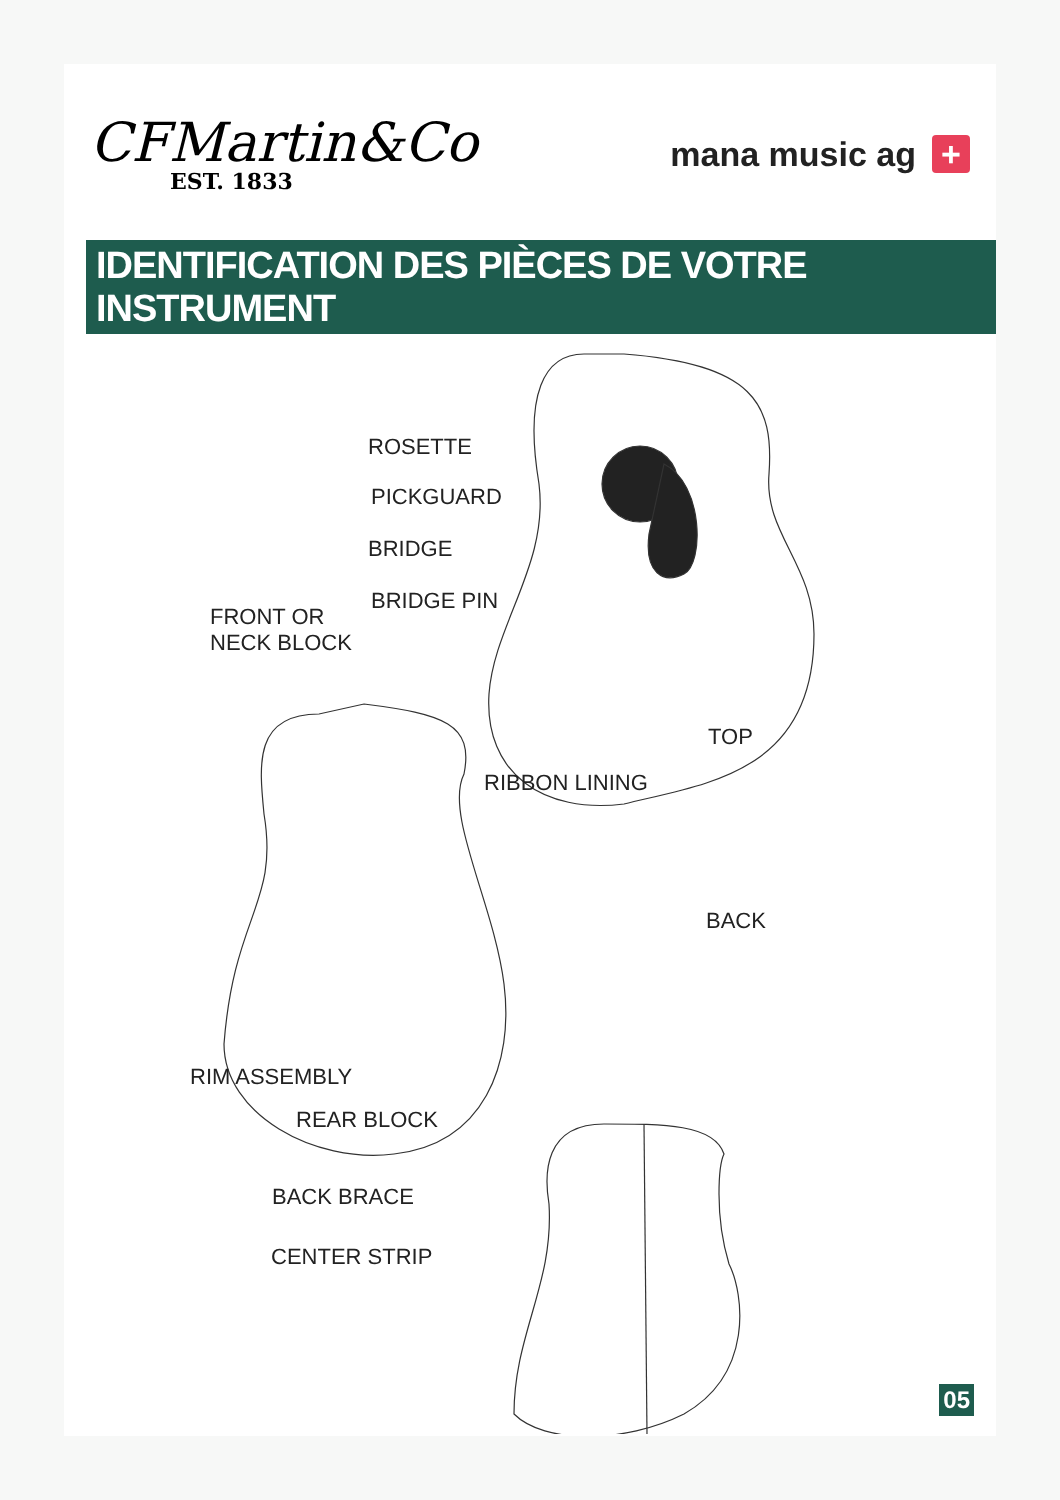CFMartin&Co
EST. 1833
mana music ag +
IDENTIFICATION DES PIÈCES DE VOTRE INSTRUMENT
ROSETTE
PICKGUARD
BRIDGE
BRIDGE PIN
FRONT OR
NECK BLOCK
TOP
RIBBON LINING
BACK
RIM ASSEMBLY
REAR BLOCK
BACK BRACE
CENTER STRIP
05